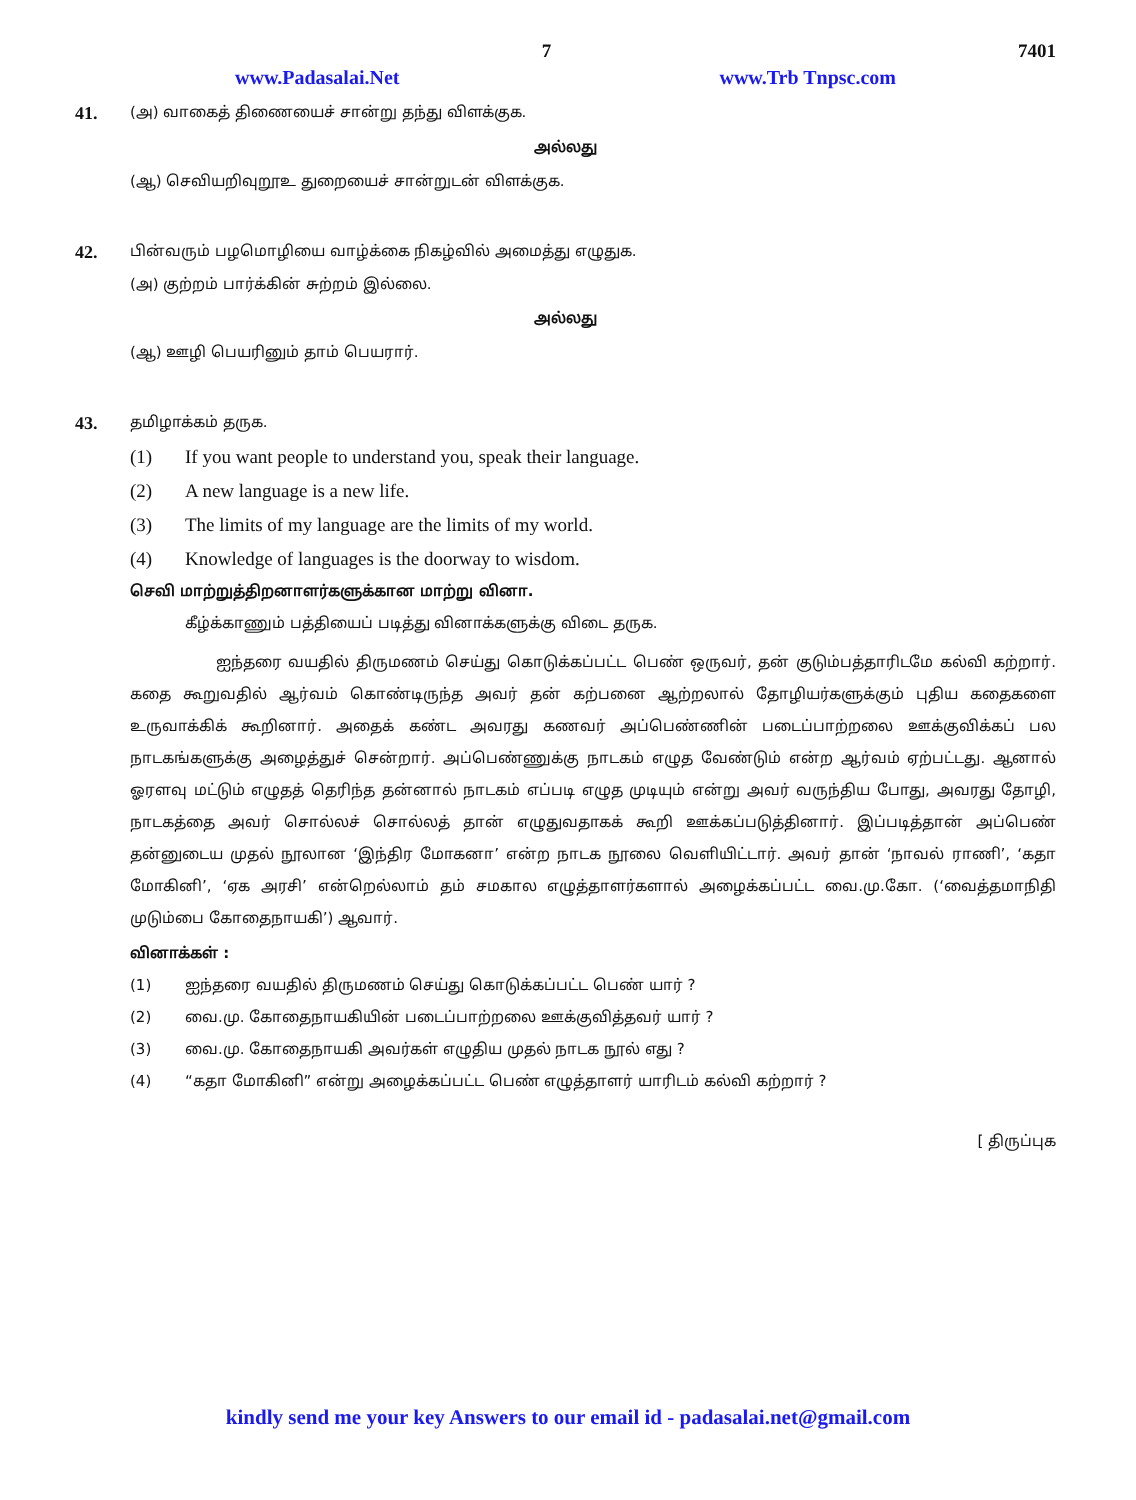7 7401
www.Padasalai.Net www.Trb Tnpsc.com
41. (அ) வாகைத் திணையைச் சான்று தந்து விளக்குக.
அல்லது
(ஆ) செவியறிவுறூஉ துறையைச் சான்றுடன் விளக்குக.
42. பின்வரும் பழமொழியை வாழ்க்கை நிகழ்வில் அமைத்து எழுதுக.
(அ) குற்றம் பார்க்கின் சுற்றம் இல்லை.
அல்லது
(ஆ) ஊழி பெயரினும் தாம் பெயரார்.
43. தமிழாக்கம் தருக.
(1) If you want people to understand you, speak their language.
(2) A new language is a new life.
(3) The limits of my language are the limits of my world.
(4) Knowledge of languages is the doorway to wisdom.
செவி மாற்றுத்திறனாளர்களுக்கான மாற்று வினா.
கீழ்க்காணும் பத்தியைப் படித்து வினாக்களுக்கு விடை தருக.
ஐந்தரை வயதில் திருமணம் செய்து கொடுக்கப்பட்ட பெண் ஒருவர், தன் குடும்பத்தாரிடமே கல்வி கற்றார். கதை கூறுவதில் ஆர்வம் கொண்டிருந்த அவர் தன் கற்பனை ஆற்றலால் தோழியர்களுக்கும் புதிய கதைகளை உருவாக்கிக் கூறினார். அதைக் கண்ட அவரது கணவர் அப்பெண்ணின் படைப்பாற்றலை ஊக்குவிக்கப் பல நாடகங்களுக்கு அழைத்துச் சென்றார். அப்பெண்ணுக்கு நாடகம் எழுத வேண்டும் என்ற ஆர்வம் ஏற்பட்டது. ஆனால் ஓரளவு மட்டும் எழுதத் தெரிந்த தன்னால் நாடகம் எப்படி எழுத முடியும் என்று அவர் வருந்திய போது, அவரது தோழி, நாடகத்தை அவர் சொல்லச் சொல்லத் தான் எழுதுவதாகக் கூறி ஊக்கப்படுத்தினார். இப்படித்தான் அப்பெண் தன்னுடைய முதல் நூலான ‘இந்திர மோகனா’ என்ற நாடக நூலை வெளியிட்டார். அவர் தான் ‘நாவல் ராணி’, ‘கதா மோகினி’, ‘ஏக அரசி’ என்றெல்லாம் தம் சமகால எழுத்தாளர்களால் அழைக்கப்பட்ட வை.மு.கோ. (‘வைத்தமாநிதி முடும்பை கோதைநாயகி’) ஆவார்.
வினாக்கள் :
(1) ஐந்தரை வயதில் திருமணம் செய்து கொடுக்கப்பட்ட பெண் யார் ?
(2) வை.மு. கோதைநாயகியின் படைப்பாற்றலை ஊக்குவித்தவர் யார் ?
(3) வை.மு. கோதைநாயகி அவர்கள் எழுதிய முதல் நாடக நூல் எது ?
(4) “கதா மோகினி” என்று அழைக்கப்பட்ட பெண் எழுத்தாளர் யாரிடம் கல்வி கற்றார் ?
[ திருப்புக
kindly send me your key Answers to our email id - padasalai.net@gmail.com